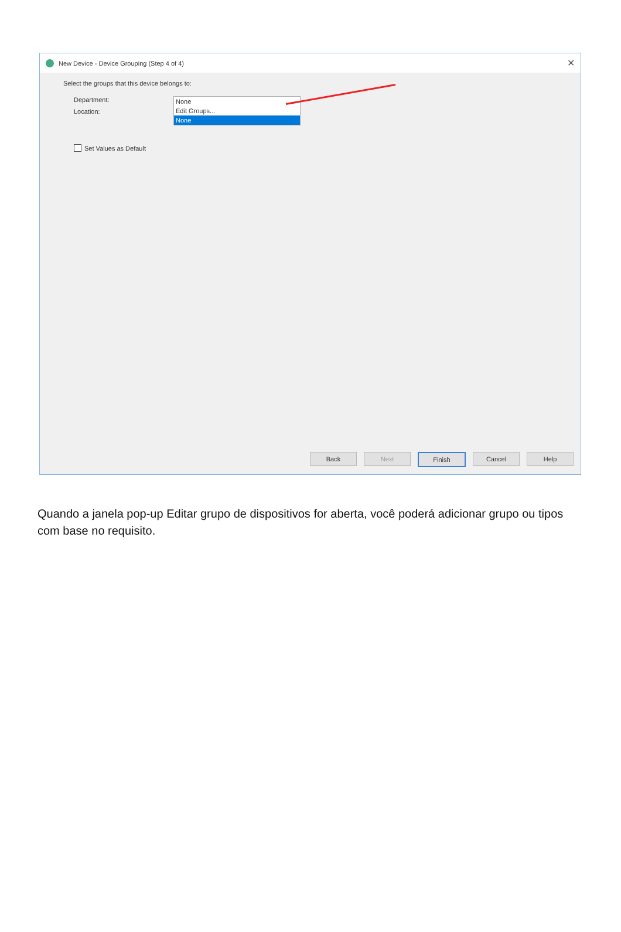New Device - Device Grouping (Step 4 of 4) ✕
Select the groups that this device belongs to:
Department: None
Edit Groups...
None
Location:
Set Values as Default
Back Next Finish Cancel Help
Quando a janela pop-up Editar grupo de dispositivos for aberta, você poderá adicionar grupo ou tipos com base no requisito.